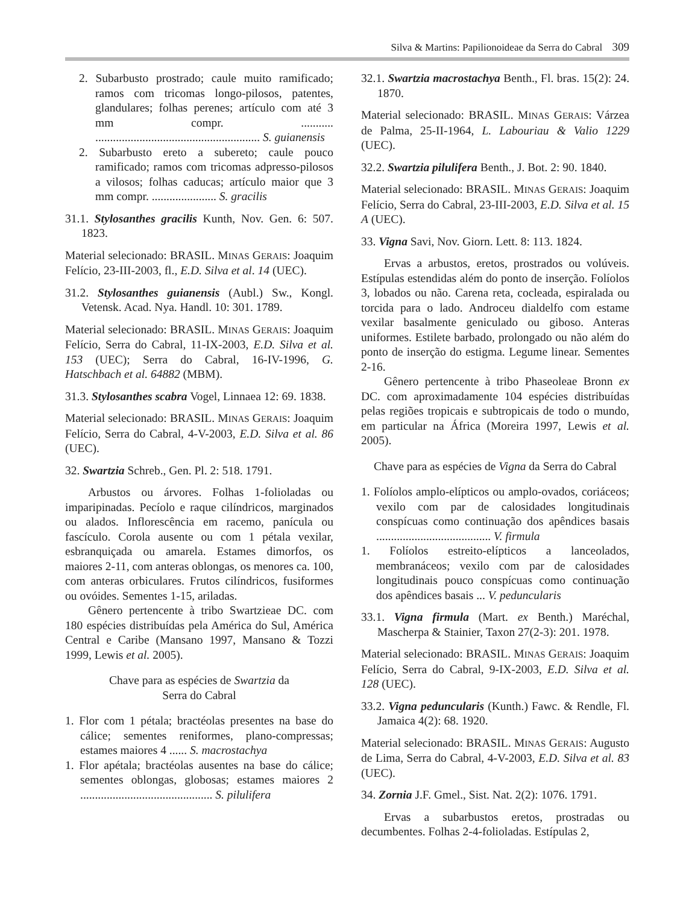Silva & Martins: Papilionoideae da Serra do Cabral 309
2. Subarbusto prostrado; caule muito ramificado; ramos com tricomas longo-pilosos, patentes, glandulares; folhas perenes; artículo com até 3 mm compr. ........... ........................................................ S. guianensis
2. Subarbusto ereto a subereto; caule pouco ramificado; ramos com tricomas adpresso-pilosos a vilosos; folhas caducas; artículo maior que 3 mm compr. ...................... S. gracilis
31.1. Stylosanthes gracilis Kunth, Nov. Gen. 6: 507. 1823.
Material selecionado: BRASIL. MINAS GERAIS: Joaquim Felício, 23-III-2003, fl., E.D. Silva et al. 14 (UEC).
31.2. Stylosanthes guianensis (Aubl.) Sw., Kongl. Vetensk. Acad. Nya. Handl. 10: 301. 1789.
Material selecionado: BRASIL. MINAS GERAIS: Joaquim Felício, Serra do Cabral, 11-IX-2003, E.D. Silva et al. 153 (UEC); Serra do Cabral, 16-IV-1996, G. Hatschbach et al. 64882 (MBM).
31.3. Stylosanthes scabra Vogel, Linnaea 12: 69. 1838.
Material selecionado: BRASIL. MINAS GERAIS: Joaquim Felício, Serra do Cabral, 4-V-2003, E.D. Silva et al. 86 (UEC).
32. Swartzia Schreb., Gen. Pl. 2: 518. 1791.
Arbustos ou árvores. Folhas 1-folioladas ou imparipinadas. Pecíolo e raque cilíndricos, marginados ou alados. Inflorescência em racemo, panícula ou fascículo. Corola ausente ou com 1 pétala vexilar, esbranquiçada ou amarela. Estames dimorfos, os maiores 2-11, com anteras oblongas, os menores ca. 100, com anteras orbiculares. Frutos cilíndricos, fusiformes ou ovóides. Sementes 1-15, ariladas.
Gênero pertencente à tribo Swartzieae DC. com 180 espécies distribuídas pela América do Sul, América Central e Caribe (Mansano 1997, Mansano & Tozzi 1999, Lewis et al. 2005).
Chave para as espécies de Swartzia da
Serra do Cabral
1. Flor com 1 pétala; bractéolas presentes na base do cálice; sementes reniformes, plano-compressas; estames maiores 4 ...... S. macrostachya
1. Flor apétala; bractéolas ausentes na base do cálice; sementes oblongas, globosas; estames maiores 2 ............................................. S. pilulifera
32.1. Swartzia macrostachya Benth., Fl. bras. 15(2): 24. 1870.
Material selecionado: BRASIL. MINAS GERAIS: Várzea de Palma, 25-II-1964, L. Labouriau & Valio 1229 (UEC).
32.2. Swartzia pilulifera Benth., J. Bot. 2: 90. 1840.
Material selecionado: BRASIL. MINAS GERAIS: Joaquim Felício, Serra do Cabral, 23-III-2003, E.D. Silva et al. 15 A (UEC).
33. Vigna Savi, Nov. Giorn. Lett. 8: 113. 1824.
Ervas a arbustos, eretos, prostrados ou volúveis. Estípulas estendidas além do ponto de inserção. Folíolos 3, lobados ou não. Carena reta, cocleada, espiralada ou torcida para o lado. Androceu dialdelfo com estame vexilar basalmente geniculado ou giboso. Anteras uniformes. Estilete barbado, prolongado ou não além do ponto de inserção do estigma. Legume linear. Sementes 2-16.
Gênero pertencente à tribo Phaseoleae Bronn ex DC. com aproximadamente 104 espécies distribuídas pelas regiões tropicais e subtropicais de todo o mundo, em particular na África (Moreira 1997, Lewis et al. 2005).
Chave para as espécies de Vigna da Serra do Cabral
1. Folíolos amplo-elípticos ou amplo-ovados, coriáceos; vexilo com par de calosidades longitudinais conspícuas como continuação dos apêndices basais ....................................... V. firmula
1. Folíolos estreito-elípticos a lanceolados, membranáceos; vexilo com par de calosidades longitudinais pouco conspícuas como continuação dos apêndices basais ... V. peduncularis
33.1. Vigna firmula (Mart. ex Benth.) Maréchal, Mascherpa & Stainier, Taxon 27(2-3): 201. 1978.
Material selecionado: BRASIL. MINAS GERAIS: Joaquim Felício, Serra do Cabral, 9-IX-2003, E.D. Silva et al. 128 (UEC).
33.2. Vigna peduncularis (Kunth.) Fawc. & Rendle, Fl. Jamaica 4(2): 68. 1920.
Material selecionado: BRASIL. MINAS GERAIS: Augusto de Lima, Serra do Cabral, 4-V-2003, E.D. Silva et al. 83 (UEC).
34. Zornia J.F. Gmel., Sist. Nat. 2(2): 1076. 1791.
Ervas a subarbustos eretos, prostradas ou decumbentes. Folhas 2-4-folioladas. Estípulas 2,